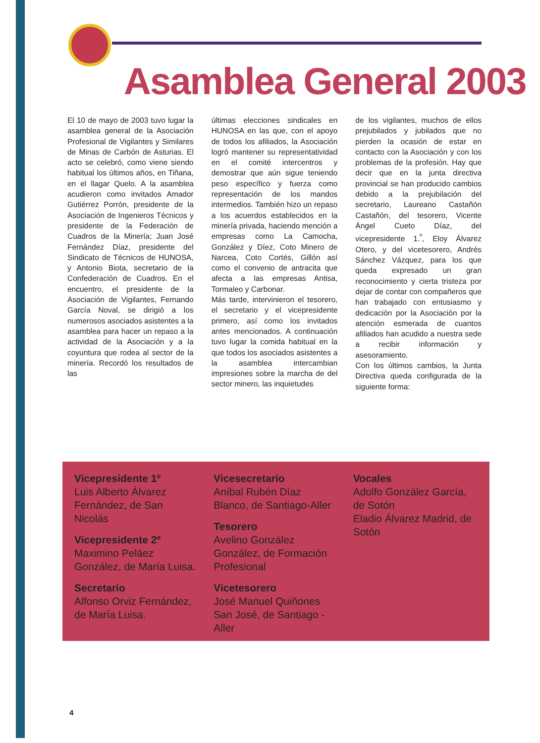Asamblea General 2003
El 10 de mayo de 2003 tuvo lugar la asamblea general de la Asociación Profesional de Vigilantes y Similares de Minas de Carbón de Asturias. El acto se celebró, como viene siendo habitual los últimos años, en Tiñana, en el llagar Quelo. A la asamblea acudieron como invitados Amador Gutiérrez Porrón, presidente de la Asociación de Ingenieros Técnicos y presidente de la Federación de Cuadros de la Minería; Juan José Fernández Díaz, presidente del Sindicato de Técnicos de HUNOSA, y Antonio Biota, secretario de la Confederación de Cuadros. En el encuentro, el presidente de la Asociación de Vigilantes, Fernando García Noval, se dirigió a los numerosos asociados asistentes a la asamblea para hacer un repaso a la actividad de la Asociación y a la coyuntura que rodea al sector de la minería. Recordó los resultados de las
últimas elecciones sindicales en HUNOSA en las que, con el apoyo de todos los afiliados, la Asociación logró mantener su representatividad en el comité intercentros y demostrar que aún sigue teniendo peso específico y fuerza como representación de los mandos intermedios. También hizo un repaso a los acuerdos establecidos en la minería privada, haciendo mención a empresas como La Camocha, González y Díez, Coto Minero de Narcea, Coto Cortés, Gillón así como el convenio de antracita que afecta a las empresas Antisa, Tormaleo y Carbonar.
Más tarde, intervinieron el tesorero, el secretario y el vicepresidente primero, así como los invitados antes mencionados. A continuación tuvo lugar la comida habitual en la que todos los asociados asistentes a la asamblea intercambian impresiones sobre la marcha de del sector minero, las inquietudes
de los vigilantes, muchos de ellos prejubilados y jubilados que no pierden la ocasión de estar en contacto con la Asociación y con los problemas de la profesión. Hay que decir que en la junta directiva provincial se han producido cambios debido a la prejubilación del secretario, Laureano Castañón Castañón, del tesorero, Vicente Ángel Cueto Díaz, del vicepresidente 1.<sup>º</sup>, Eloy Álvarez Otero, y del vicetesorero, Andrés Sánchez Vázquez, para los que queda expresado un gran reconocimiento y cierta tristeza por dejar de contar con compañeros que han trabajado con entusiasmo y dedicación por la Asociación por la atención esmerada de cuantos afiliados han acudido a nuestra sede a recibir información y asesoramiento.
Con los últimos cambios, la Junta Directiva queda configurada de la siguiente forma:
Vicepresidente 1º
Luis Alberto Álvarez Fernández, de San Nicolás
Vicepresidente 2º
Maximino Peláez González, de María Luisa.
Secretario
Alfonso Orviz Fernández, de María Luisa.
Vicesecretario
Aníbal Rubén Díaz Blanco, de Santiago-Aller
Tesorero
Avelino González González, de Formación Profesional
Vicetesorero
José Manuel Quiñones San José, de Santiago -Aller
Vocales
Adolfo González García, de Sotón
Eladio Álvarez Madrid, de Sotón
4